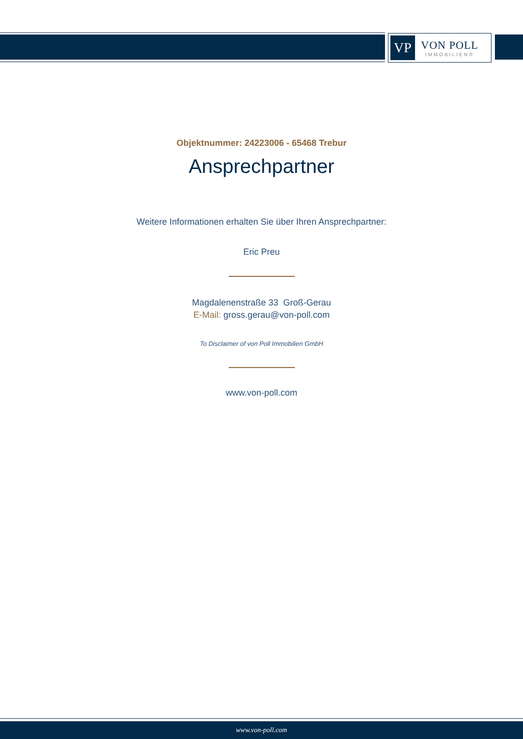VP
VON POLL
IMMOBILIEN®
Objektnummer: 24223006 - 65468 Trebur
Ansprechpartner
Weitere Informationen erhalten Sie über Ihren Ansprechpartner:
Eric Preu
Magdalenenstraße 33 Groß-Gerau
E-Mail: gross.gerau@von-poll.com
To Disclaimer of von Poll Immobilien GmbH
www.von-poll.com
www.von-poll.com